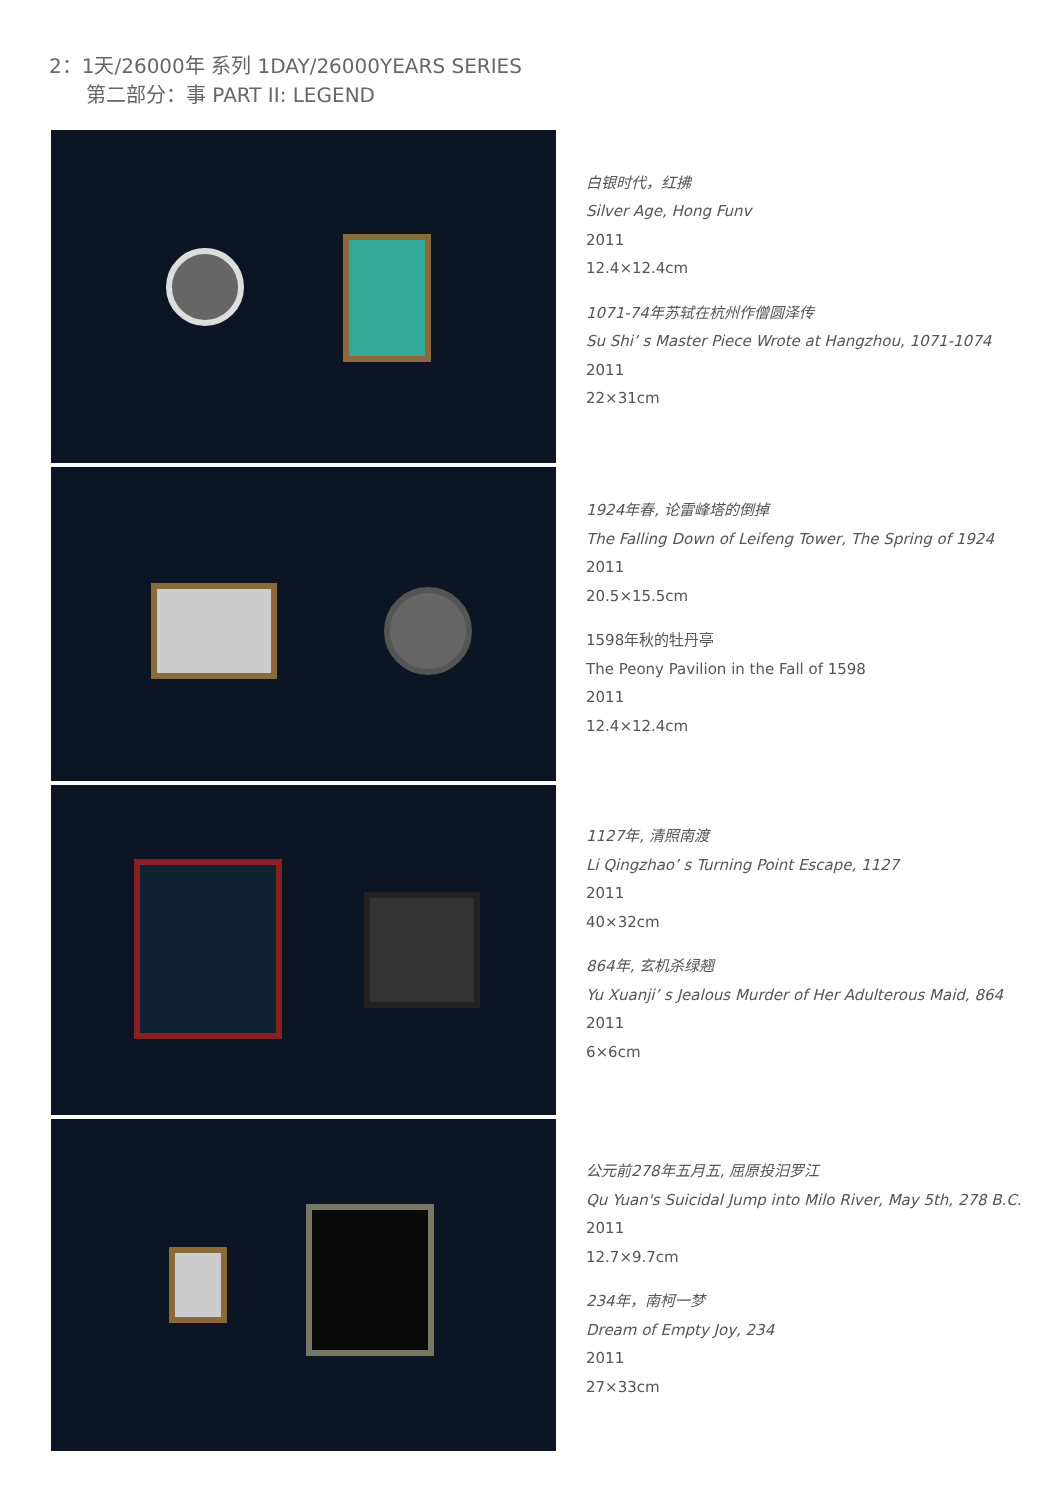2：1天/26000年 系列 1DAY/26000YEARS SERIES
第二部分：事 PART II: LEGEND
白银时代，红拂
Silver Age, Hong Funv
2011
12.4×12.4cm
1071-74年苏轼在杭州作僧圆泽传
Su Shi’ s Master Piece Wrote at Hangzhou, 1071-1074
2011
22×31cm
1924年春, 论雷峰塔的倒掉
The Falling Down of Leifeng Tower, The Spring of 1924
2011
20.5×15.5cm
1598年秋的牡丹亭
The Peony Pavilion in the Fall of 1598
2011
12.4×12.4cm
1127年, 清照南渡
Li Qingzhao’ s Turning Point Escape, 1127
2011
40×32cm
864年, 玄机杀绿翘
Yu Xuanji’ s Jealous Murder of Her Adulterous Maid, 864
2011
6×6cm
公元前278年五月五, 屈原投汨罗江
Qu Yuan's Suicidal Jump into Milo River, May 5th, 278 B.C.
2011
12.7×9.7cm
234年，南柯一梦
Dream of Empty Joy, 234
2011
27×33cm